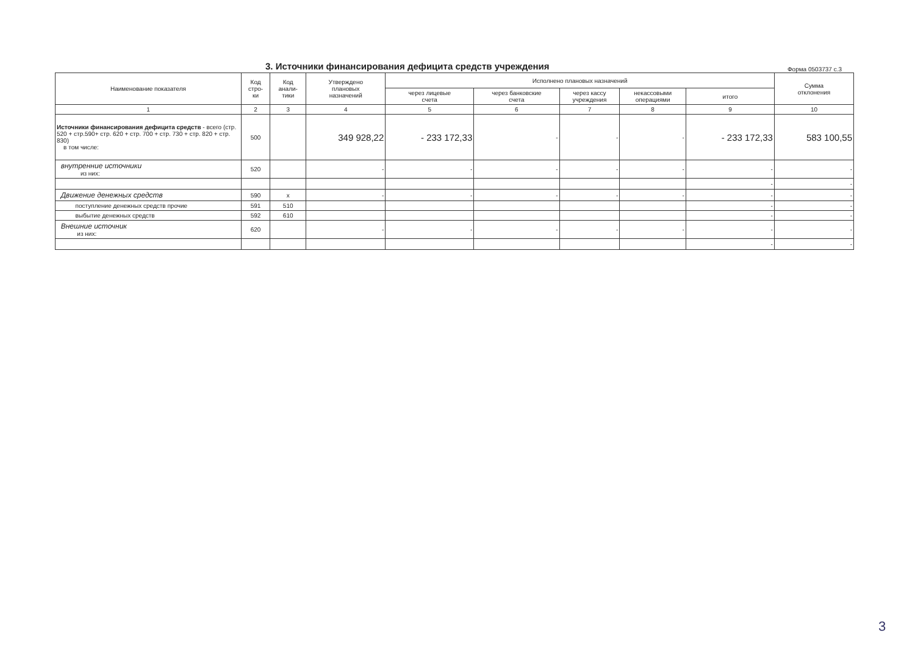3. Источники финансирования дефицита средств учреждения
Форма 0503737 с.3
| Наименование показателя | Код стро- ки | Код анали- тики | Утверждено плановых назначений | Исполнено плановых назначений | | | | | Сумма отклонения |
| --- | --- | --- | --- | --- | --- | --- | --- | --- | --- |
| | | | | через лицевые счета | через банковские счета | через кассу учреждения | некассовыми операциями | итого | |
| 1 | 2 | 3 | 4 | 5 | 6 | 7 | 8 | 9 | 10 |
| Источники финансирования дефицита средств - всего (стр. 520 + стр.590+ стр. 620 + стр. 700 + стр. 730 + стр. 820 + стр. 830) в том числе: | 500 | | 349 928,22 | - 233 172,33 | - | - | - | - 233 172,33 | 583 100,55 |
| внутренние источники из них: | 520 | | - | - | - | - | - | - | - |
| | | | | | | | | - | - |
| Движение денежных средств | 590 | x | - | - | - | - | - | - | - |
| поступление денежных средств прочие | 591 | 510 | | | | | | - | - |
| выбытие денежных средств | 592 | 610 | | | | | | - | - |
| Внешние источник из них: | 620 | | - | - | - | - | - | - | - |
| | | | | | | | | - | - |
3